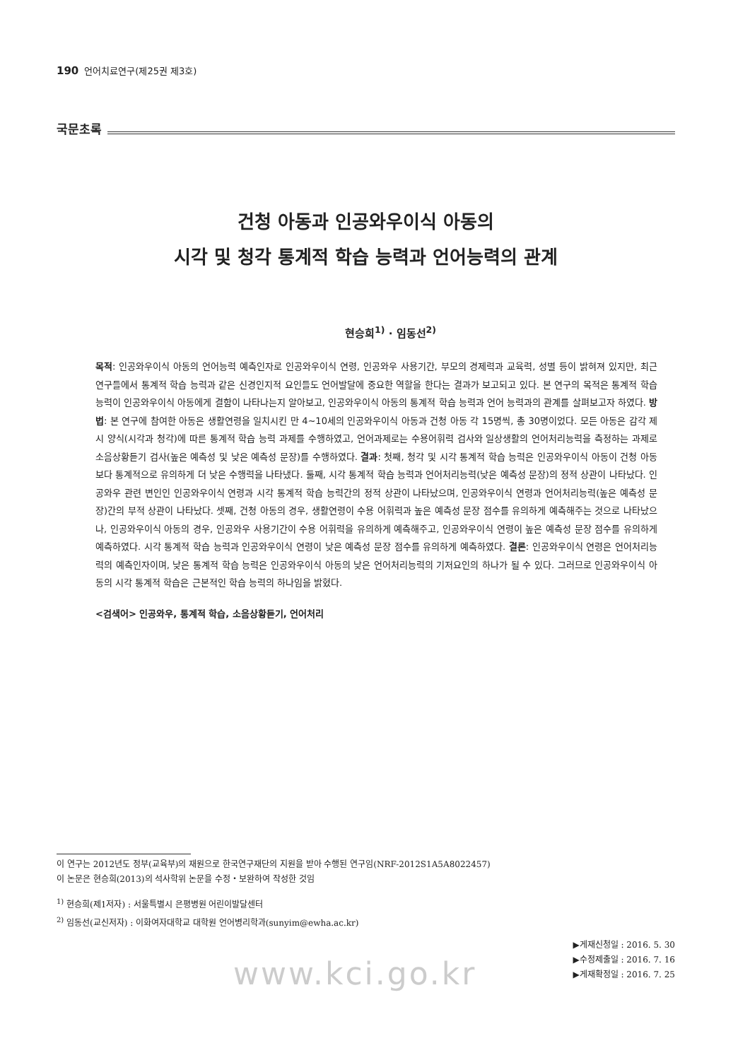190 언어치료연구(제25권 제3호)
국문초록
건청 아동과 인공와우이식 아동의
시각 및 청각 통계적 학습 능력과 언어능력의 관계
현승희<sup>1)</sup> · 임동선<sup>2)</sup>
목적: 인공와우이식 아동의 언어능력 예측인자로 인공와우이식 연령, 인공와우 사용기간, 부모의 경제력과 교육력, 성별 등이 밝혀져 있지만, 최근 연구들에서 통계적 학습 능력과 같은 신경인지적 요인들도 언어발달에 중요한 역할을 한다는 결과가 보고되고 있다. 본 연구의 목적은 통계적 학습 능력이 인공와우이식 아동에게 결함이 나타나는지 알아보고, 인공와우이식 아동의 통계적 학습 능력과 언어 능력과의 관계를 살펴보고자 하였다. 방법: 본 연구에 참여한 아동은 생활연령을 일치시킨 만 4~10세의 인공와우이식 아동과 건청 아동 각 15명씩, 총 30명이었다. 모든 아동은 감각 제시 양식(시각과 청각)에 따른 통계적 학습 능력 과제를 수행하였고, 언어과제로는 수용어휘력 검사와 일상생활의 언어처리능력을 측정하는 과제로 소음상황듣기 검사(높은 예측성 및 낮은 예측성 문장)를 수행하였다. 결과: 첫째, 청각 및 시각 통계적 학습 능력은 인공와우이식 아동이 건청 아동보다 통계적으로 유의하게 더 낮은 수행력을 나타냈다. 둘째, 시각 통계적 학습 능력과 언어처리능력(낮은 예측성 문장)의 정적 상관이 나타났다. 인공와우 관련 변인인 인공와우이식 연령과 시각 통계적 학습 능력간의 정적 상관이 나타났으며, 인공와우이식 연령과 언어처리능력(높은 예측성 문장)간의 부적 상관이 나타났다. 셋째, 건청 아동의 경우, 생활연령이 수용 어휘력과 높은 예측성 문장 점수를 유의하게 예측해주는 것으로 나타났으나, 인공와우이식 아동의 경우, 인공와우 사용기간이 수용 어휘력을 유의하게 예측해주고, 인공와우이식 연령이 높은 예측성 문장 점수를 유의하게 예측하였다. 시각 통계적 학습 능력과 인공와우이식 연령이 낮은 예측성 문장 점수를 유의하게 예측하였다. 결론: 인공와우이식 연령은 언어처리능력의 예측인자이며, 낮은 통계적 학습 능력은 인공와우이식 아동의 낮은 언어처리능력의 기저요인의 하나가 될 수 있다. 그러므로 인공와우이식 아동의 시각 통계적 학습은 근본적인 학습 능력의 하나임을 밝혔다.
<검색어> 인공와우, 통계적 학습, 소음상황듣기, 언어처리
이 연구는 2012년도 정부(교육부)의 재원으로 한국연구재단의 지원을 받아 수행된 연구임(NRF-2012S1A5A8022457)
이 논문은 현승희(2013)의 석사학위 논문을 수정・보완하여 작성한 것임
<sup>1)</sup> 현승희(제1저자) : 서울특별시 은평병원 어린이발달센터
<sup>2)</sup> 임동선(교신저자) : 이화여자대학교 대학원 언어병리학과(sunyim@ewha.ac.kr)
▶게재신청일 : 2016. 5. 30
▶수정제출일 : 2016. 7. 16
▶게재확정일 : 2016. 7. 25
www.kci.go.kr